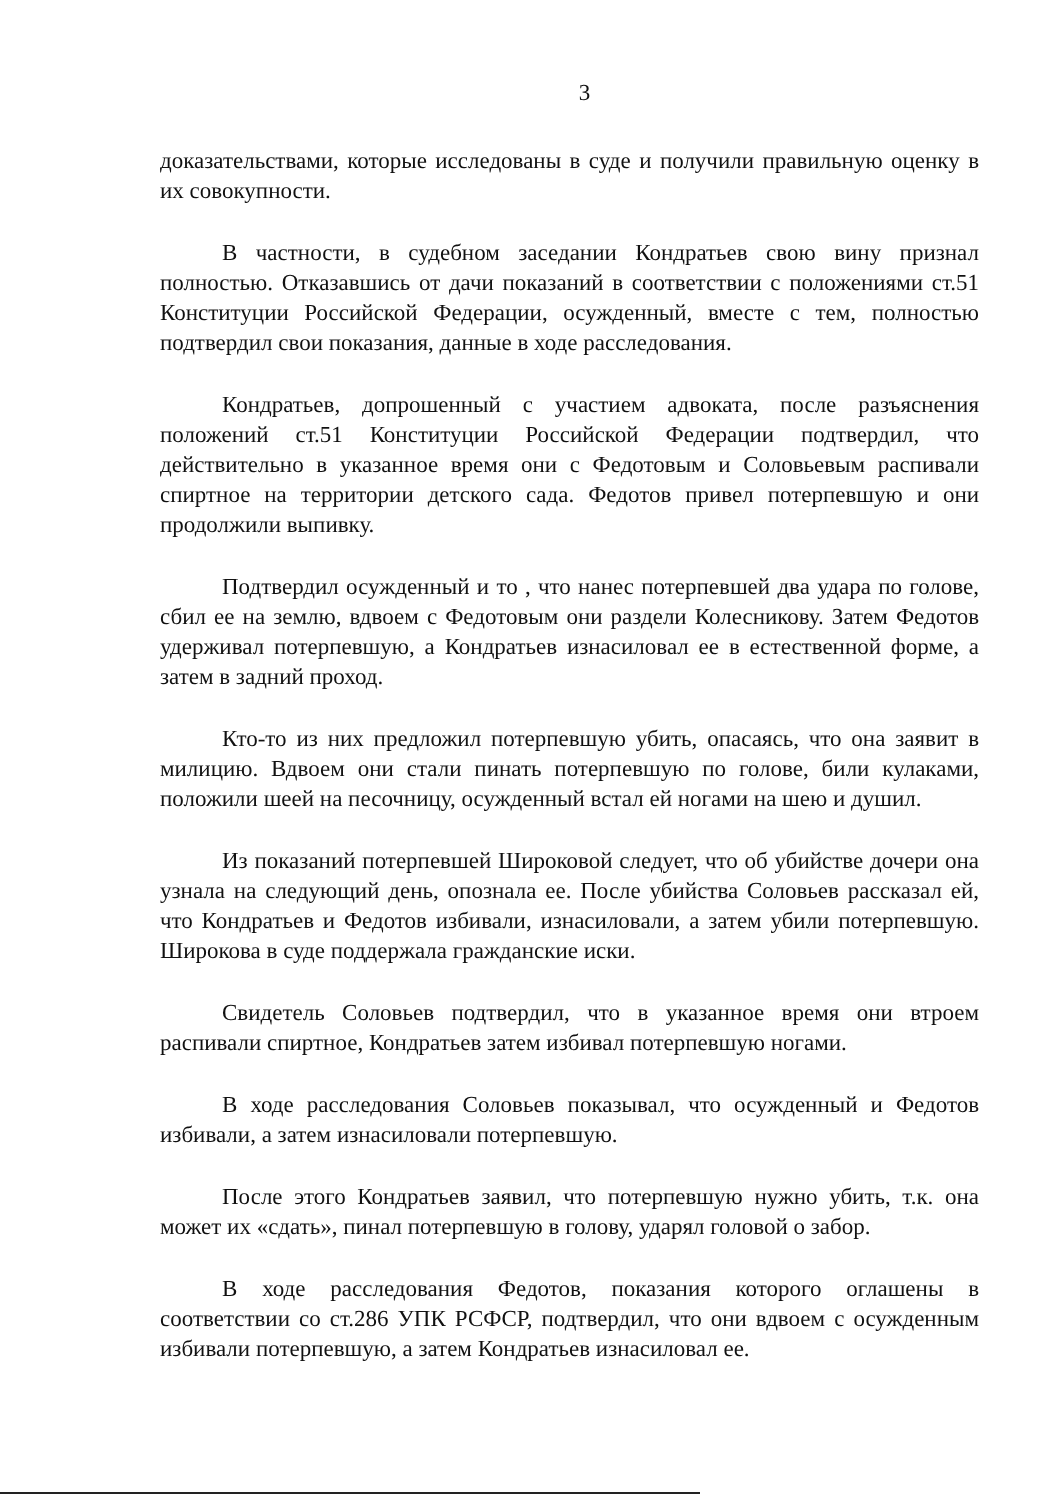3
доказательствами, которые исследованы в суде и получили правильную оценку в их совокупности.
В частности, в судебном заседании Кондратьев свою вину признал полностью. Отказавшись от дачи показаний в соответствии с положениями ст.51 Конституции Российской Федерации, осужденный, вместе с тем, полностью подтвердил свои показания, данные в ходе расследования.
Кондратьев, допрошенный с участием адвоката, после разъяснения положений ст.51 Конституции Российской Федерации подтвердил, что действительно в указанное время они с Федотовым и Соловьевым распивали спиртное на территории детского сада. Федотов привел потерпевшую и они продолжили выпивку.
Подтвердил осужденный и то , что нанес потерпевшей два удара по голове, сбил ее на землю, вдвоем с Федотовым они раздели Колесникову. Затем Федотов удерживал потерпевшую, а Кондратьев изнасиловал ее в естественной форме, а затем в задний проход.
Кто-то из них предложил потерпевшую убить, опасаясь, что она заявит в милицию. Вдвоем они стали пинать потерпевшую по голове, били кулаками, положили шеей на песочницу, осужденный встал ей ногами на шею и душил.
Из показаний потерпевшей Широковой следует, что об убийстве дочери она узнала на следующий день, опознала ее. После убийства Соловьев рассказал ей, что Кондратьев и Федотов избивали, изнасиловали, а затем убили потерпевшую. Широкова в суде поддержала гражданские иски.
Свидетель Соловьев подтвердил, что в указанное время они втроем распивали спиртное, Кондратьев затем избивал потерпевшую ногами.
В ходе расследования Соловьев показывал, что осужденный и Федотов избивали, а затем изнасиловали потерпевшую.
После этого Кондратьев заявил, что потерпевшую нужно убить, т.к. она может их «сдать», пинал потерпевшую в голову, ударял головой о забор.
В ходе расследования Федотов, показания которого оглашены в соответствии со ст.286 УПК РСФСР, подтвердил, что они вдвоем с осужденным избивали потерпевшую, а затем Кондратьев изнасиловал ее.